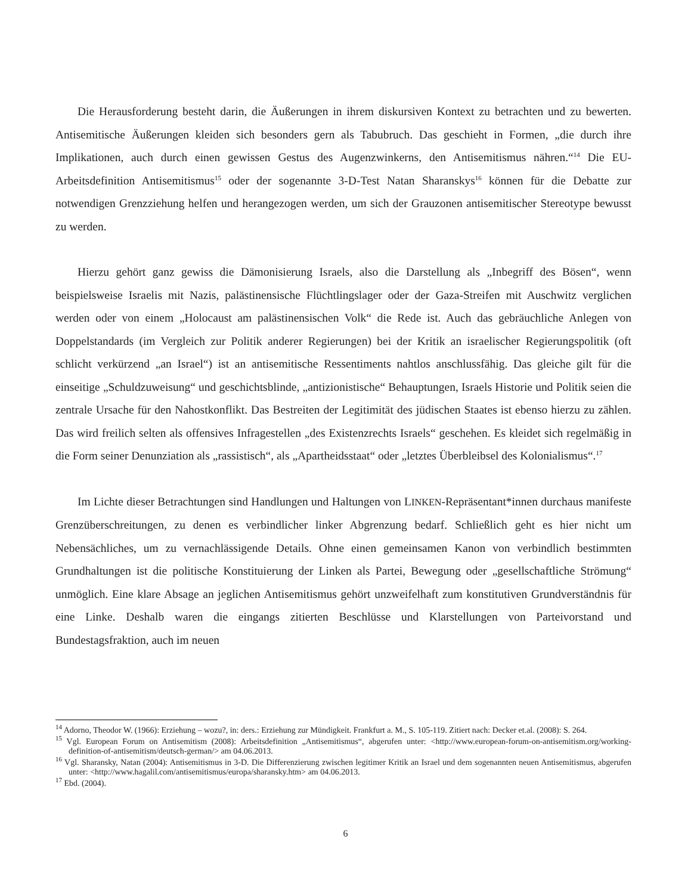Die Herausforderung besteht darin, die Äußerungen in ihrem diskursiven Kontext zu betrachten und zu bewerten. Antisemitische Äußerungen kleiden sich besonders gern als Tabubruch. Das geschieht in Formen, „die durch ihre Implikationen, auch durch einen gewissen Gestus des Augenzwinkerns, den Antisemitismus nähren.“<sup>14</sup> Die EU-Arbeitsdefinition Antisemitismus<sup>15</sup> oder der sogenannte 3-D-Test Natan Sharanskys<sup>16</sup> können für die Debatte zur notwendigen Grenzziehung helfen und herangezogen werden, um sich der Grauzonen antisemitischer Stereotype bewusst zu werden.
Hierzu gehört ganz gewiss die Dämonisierung Israels, also die Darstellung als „Inbegriff des Bösen“, wenn beispielsweise Israelis mit Nazis, palästinensische Flüchtlingslager oder der Gaza-Streifen mit Auschwitz verglichen werden oder von einem „Holocaust am palästinensischen Volk“ die Rede ist. Auch das gebräuchliche Anlegen von Doppelstandards (im Vergleich zur Politik anderer Regierungen) bei der Kritik an israelischer Regierungspolitik (oft schlicht verkürzend „an Israel“) ist an antisemitische Ressentiments nahtlos anschlussfähig. Das gleiche gilt für die einseitige „Schuldzuweisung“ und geschichtsblinde, „antizionistische“ Behauptungen, Israels Historie und Politik seien die zentrale Ursache für den Nahostkonflikt. Das Bestreiten der Legitimität des jüdischen Staates ist ebenso hierzu zu zählen. Das wird freilich selten als offensives Infragestellen „des Existenzrechts Israels“ geschehen. Es kleidet sich regelmäßig in die Form seiner Denunziation als „rassistisch“, als „Apartheidsstaat“ oder „letztes Überbleibsel des Kolonialismus“.<sup>17</sup>
Im Lichte dieser Betrachtungen sind Handlungen und Haltungen von LINKEN-Repräsentant*innen durchaus manifeste Grenzüberschreitungen, zu denen es verbindlicher linker Abgrenzung bedarf. Schließlich geht es hier nicht um Nebensächliches, um zu vernachlässigende Details. Ohne einen gemeinsamen Kanon von verbindlich bestimmten Grundhaltungen ist die politische Konstituierung der Linken als Partei, Bewegung oder „gesellschaftliche Strömung“ unmöglich. Eine klare Absage an jeglichen Antisemitismus gehört unzweifelhaft zum konstitutiven Grundverständnis für eine Linke. Deshalb waren die eingangs zitierten Beschlüsse und Klarstellungen von Parteivorstand und Bundestagsfraktion, auch im neuen
<sup>14</sup> Adorno, Theodor W. (1966): Erziehung – wozu?, in: ders.: Erziehung zur Mündigkeit. Frankfurt a. M., S. 105-119. Zitiert nach: Decker et.al. (2008): S. 264.
<sup>15</sup> Vgl. European Forum on Antisemitism (2008): Arbeitsdefinition „Antisemitismus“, abgerufen unter: <http://www.european-forum-on-antisemitism.org/working-definition-of-antisemitism/deutsch-german/> am 04.06.2013.
<sup>16</sup> Vgl. Sharansky, Natan (2004): Antisemitismus in 3-D. Die Differenzierung zwischen legitimer Kritik an Israel und dem sogenannten neuen Antisemitismus, abgerufen unter: <http://www.hagalil.com/antisemitismus/europa/sharansky.htm> am 04.06.2013.
<sup>17</sup> Ebd. (2004).
6